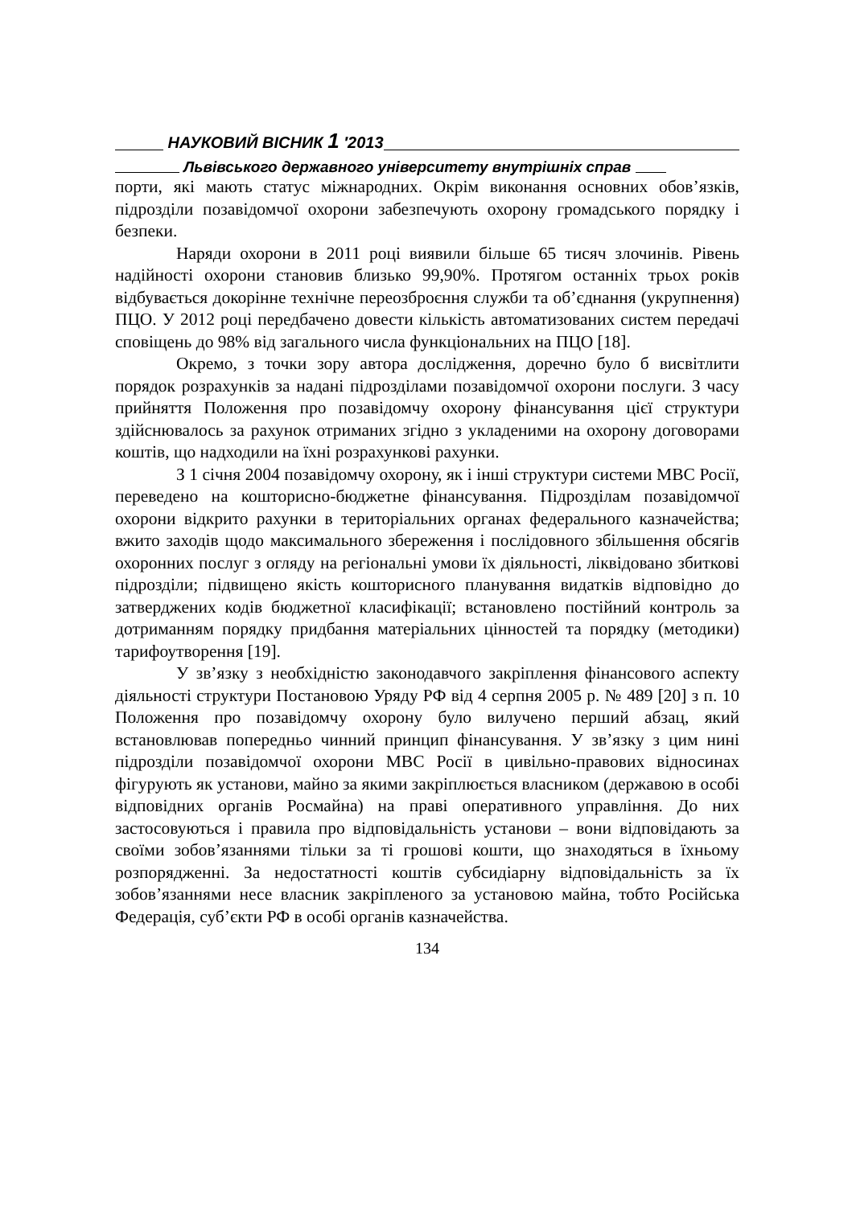НАУКОВИЙ ВІСНИК 1 ′2013
Львівського державного університету внутрішніх справ
порти, які мають статус міжнародних. Окрім виконання основних обов’язків, підрозділи позавідомчої охорони забезпечують охорону громадського порядку і безпеки.
Наряди охорони в 2011 році виявили більше 65 тисяч злочинів. Рівень надійності охорони становив близько 99,90%. Протягом останніх трьох років відбувається докорінне технічне переозброєння служби та об’єднання (укрупнення) ПЦО. У 2012 році передбачено довести кількість автоматизованих систем передачі сповіщень до 98% від загального числа функціональних на ПЦО [18].
Окремо, з точки зору автора дослідження, доречно було б висвітлити порядок розрахунків за надані підрозділами позавідомчої охорони послуги. З часу прийняття Положення про позавідомчу охорону фінансування цієї структури здійснювалось за рахунок отриманих згідно з укладеними на охорону договорами коштів, що надходили на їхні розрахункові рахунки.
З 1 січня 2004 позавідомчу охорону, як і інші структури системи МВС Росії, переведено на кошторисно-бюджетне фінансування. Підрозділам позавідомчої охорони відкрито рахунки в територіальних органах федерального казначейства; вжито заходів щодо максимального збереження і послідовного збільшення обсягів охоронних послуг з огляду на регіональні умови їх діяльності, ліквідовано збиткові підрозділи; підвищено якість кошторисного планування видатків відповідно до затверджених кодів бюджетної класифікації; встановлено постійний контроль за дотриманням порядку придбання матеріальних цінностей та порядку (методики) тарифоутворення [19].
У зв’язку з необхідністю законодавчого закріплення фінансового аспекту діяльності структури Постановою Уряду РФ від 4 серпня 2005 р. № 489 [20] з п. 10 Положення про позавідомчу охорону було вилучено перший абзац, який встановлював попередньо чинний принцип фінансування. У зв’язку з цим нині підрозділи позавідомчої охорони МВС Росії в цивільно-правових відносинах фігурують як установи, майно за якими закріплюється власником (державою в особі відповідних органів Росмайна) на праві оперативного управління. До них застосовуються і правила про відповідальність установи – вони відповідають за своїми зобов’язаннями тільки за ті грошові кошти, що знаходяться в їхньому розпорядженні. За недостатності коштів субсидіарну відповідальність за їх зобов’язаннями несе власник закріпленого за установою майна, тобто Російська Федерація, суб’єкти РФ в особі органів казначейства.
134